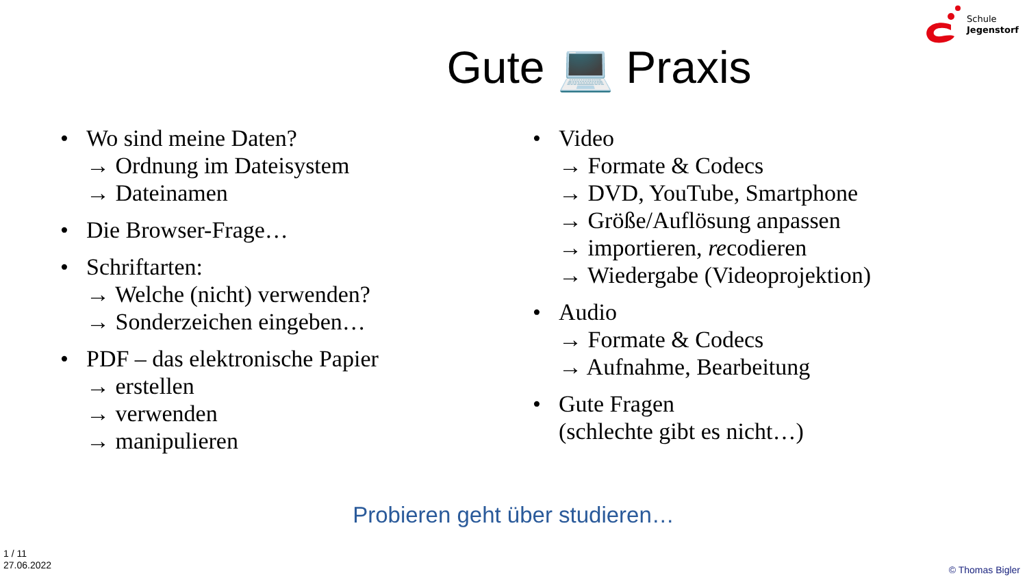Schule
Jegenstorf
Gute 💻 Praxis
• Wo sind meine Daten?
→ Ordnung im Dateisystem
→ Dateinamen
• Die Browser-Frage…
• Schriftarten:
→ Welche (nicht) verwenden?
→ Sonderzeichen eingeben…
• PDF – das elektronische Papier
→ erstellen
→ verwenden
→ manipulieren
• Video
→ Formate & Codecs
→ DVD, YouTube, Smartphone
→ Größe/Auflösung anpassen
→ importieren, recodieren
→ Wiedergabe (Videoprojektion)
• Audio
→ Formate & Codecs
→ Aufnahme, Bearbeitung
• Gute Fragen
(schlechte gibt es nicht…)
Probieren geht über studieren…
1 / 11
27.06.2022
© Thomas Bigler